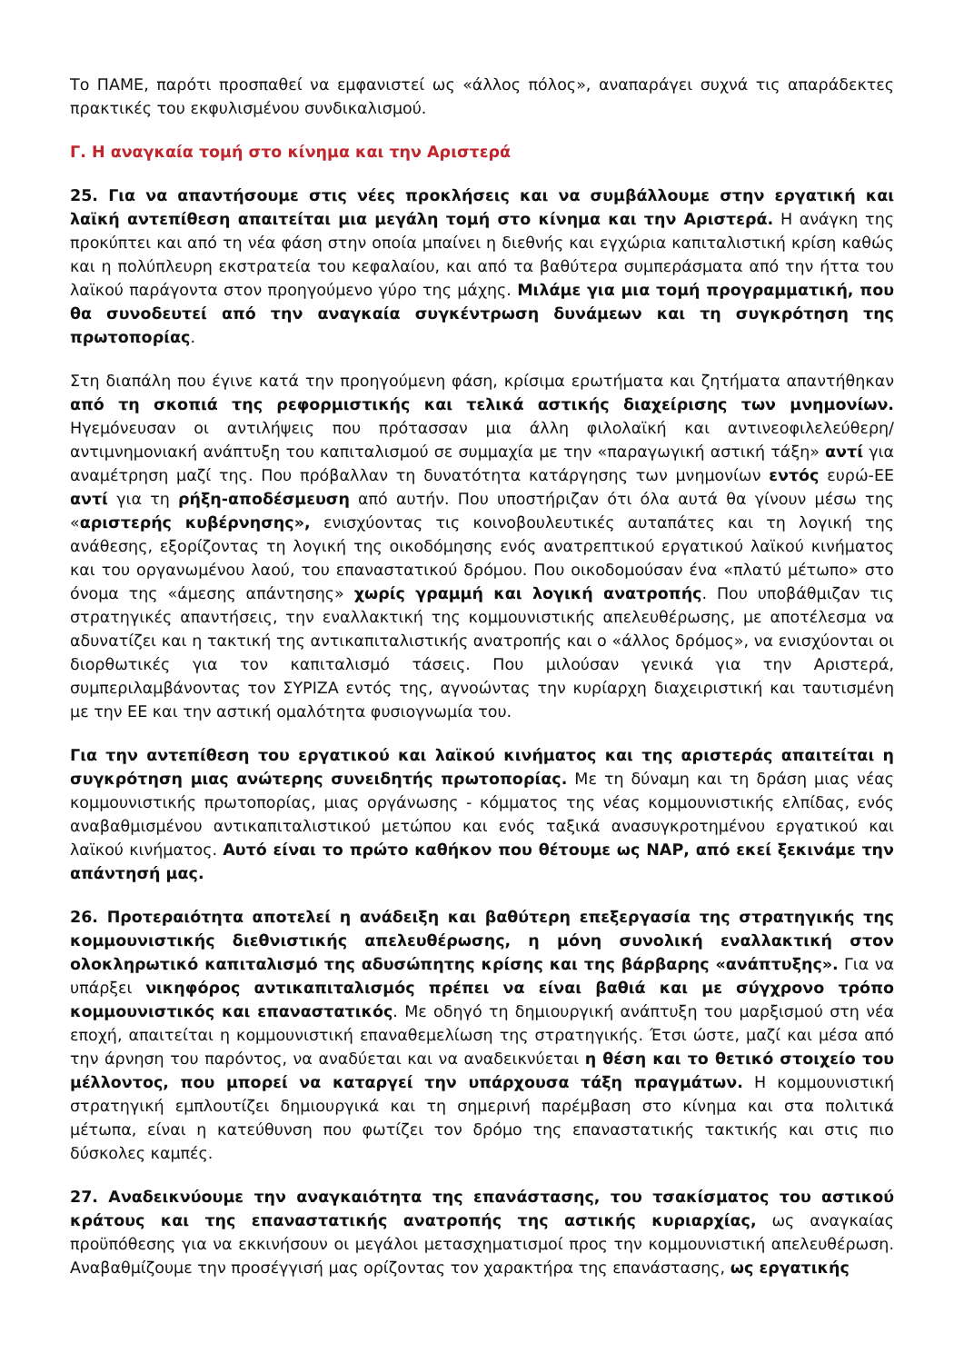Το ΠΑΜΕ, παρότι προσπαθεί να εμφανιστεί ως «άλλος πόλος», αναπαράγει συχνά τις απαράδεκτες πρακτικές του εκφυλισμένου συνδικαλισμού.
Γ. Η αναγκαία τομή στο κίνημα και την Αριστερά
25. Για να απαντήσουμε στις νέες προκλήσεις και να συμβάλλουμε στην εργατική και λαϊκή αντεπίθεση απαιτείται μια μεγάλη τομή στο κίνημα και την Αριστερά. Η ανάγκη της προκύπτει και από τη νέα φάση στην οποία μπαίνει η διεθνής και εγχώρια καπιταλιστική κρίση καθώς και η πολύπλευρη εκστρατεία του κεφαλαίου, και από τα βαθύτερα συμπεράσματα από την ήττα του λαϊκού παράγοντα στον προηγούμενο γύρο της μάχης. Μιλάμε για μια τομή προγραμματική, που θα συνοδευτεί από την αναγκαία συγκέντρωση δυνάμεων και τη συγκρότηση της πρωτοπορίας.
Στη διαπάλη που έγινε κατά την προηγούμενη φάση, κρίσιμα ερωτήματα και ζητήματα απαντήθηκαν από τη σκοπιά της ρεφορμιστικής και τελικά αστικής διαχείρισης των μνημονίων. Ηγεμόνευσαν οι αντιλήψεις που πρότασσαν μια άλλη φιλολαϊκή και αντινεοφιλελεύθερη/αντιμνημονιακή ανάπτυξη του καπιταλισμού σε συμμαχία με την «παραγωγική αστική τάξη» αντί για αναμέτρηση μαζί της. Που πρόβαλλαν τη δυνατότητα κατάργησης των μνημονίων εντός ευρώ-ΕΕ αντί για τη ρήξη-αποδέσμευση από αυτήν. Που υποστήριζαν ότι όλα αυτά θα γίνουν μέσω της «αριστερής κυβέρνησης», ενισχύοντας τις κοινοβουλευτικές αυταπάτες και τη λογική της ανάθεσης, εξορίζοντας τη λογική της οικοδόμησης ενός ανατρεπτικού εργατικού λαϊκού κινήματος και του οργανωμένου λαού, του επαναστατικού δρόμου. Που οικοδομούσαν ένα «πλατύ μέτωπο» στο όνομα της «άμεσης απάντησης» χωρίς γραμμή και λογική ανατροπής. Που υποβάθμιζαν τις στρατηγικές απαντήσεις, την εναλλακτική της κομμουνιστικής απελευθέρωσης, με αποτέλεσμα να αδυνατίζει και η τακτική της αντικαπιταλιστικής ανατροπής και ο «άλλος δρόμος», να ενισχύονται οι διορθωτικές για τον καπιταλισμό τάσεις. Που μιλούσαν γενικά για την Αριστερά, συμπεριλαμβάνοντας τον ΣΥΡΙΖΑ εντός της, αγνοώντας την κυρίαρχη διαχειριστική και ταυτισμένη με την ΕΕ και την αστική ομαλότητα φυσιογνωμία του.
Για την αντεπίθεση του εργατικού και λαϊκού κινήματος και της αριστεράς απαιτείται η συγκρότηση μιας ανώτερης συνειδητής πρωτοπορίας. Με τη δύναμη και τη δράση μιας νέας κομμουνιστικής πρωτοπορίας, μιας οργάνωσης - κόμματος της νέας κομμουνιστικής ελπίδας, ενός αναβαθμισμένου αντικαπιταλιστικού μετώπου και ενός ταξικά ανασυγκροτημένου εργατικού και λαϊκού κινήματος. Αυτό είναι το πρώτο καθήκον που θέτουμε ως ΝΑΡ, από εκεί ξεκινάμε την απάντησή μας.
26. Προτεραιότητα αποτελεί η ανάδειξη και βαθύτερη επεξεργασία της στρατηγικής της κομμουνιστικής διεθνιστικής απελευθέρωσης, η μόνη συνολική εναλλακτική στον ολοκληρωτικό καπιταλισμό της αδυσώπητης κρίσης και της βάρβαρης «ανάπτυξης». Για να υπάρξει νικηφόρος αντικαπιταλισμός πρέπει να είναι βαθιά και με σύγχρονο τρόπο κομμουνιστικός και επαναστατικός. Με οδηγό τη δημιουργική ανάπτυξη του μαρξισμού στη νέα εποχή, απαιτείται η κομμουνιστική επαναθεμελίωση της στρατηγικής. Έτσι ώστε, μαζί και μέσα από την άρνηση του παρόντος, να αναδύεται και να αναδεικνύεται η θέση και το θετικό στοιχείο του μέλλοντος, που μπορεί να καταργεί την υπάρχουσα τάξη πραγμάτων. Η κομμουνιστική στρατηγική εμπλουτίζει δημιουργικά και τη σημερινή παρέμβαση στο κίνημα και στα πολιτικά μέτωπα, είναι η κατεύθυνση που φωτίζει τον δρόμο της επαναστατικής τακτικής και στις πιο δύσκολες καμπές.
27. Αναδεικνύουμε την αναγκαιότητα της επανάστασης, του τσακίσματος του αστικού κράτους και της επαναστατικής ανατροπής της αστικής κυριαρχίας, ως αναγκαίας προϋπόθεσης για να εκκινήσουν οι μεγάλοι μετασχηματισμοί προς την κομμουνιστική απελευθέρωση. Αναβαθμίζουμε την προσέγγισή μας ορίζοντας τον χαρακτήρα της επανάστασης, ως εργατικής